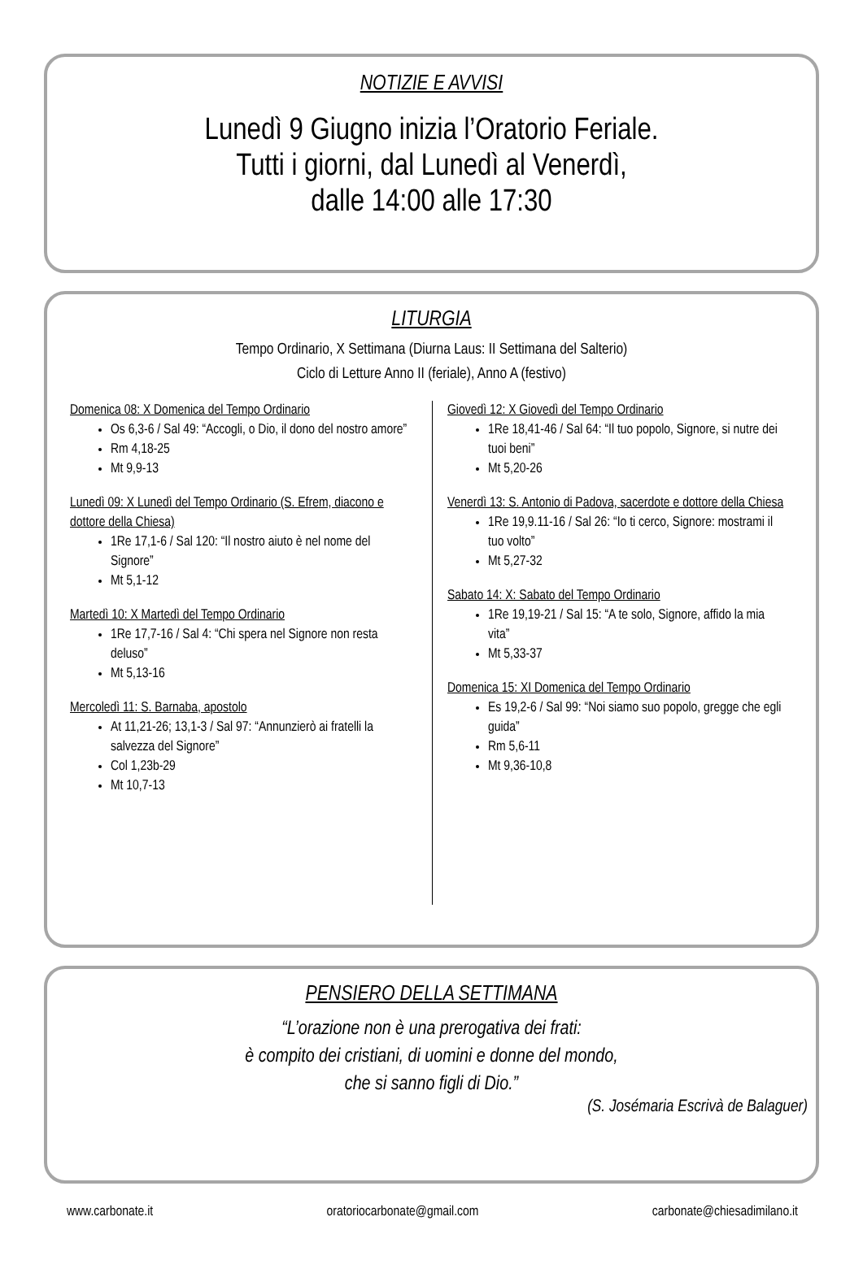NOTIZIE E AVVISI
Lunedì 9 Giugno inizia l’Oratorio Feriale.
Tutti i giorni, dal Lunedì al Venerdì,
dalle 14:00 alle 17:30
LITURGIA
Tempo Ordinario, X Settimana (Diurna Laus: II Settimana del Salterio)
Ciclo di Letture Anno II (feriale), Anno A (festivo)
Domenica 08: X Domenica del Tempo Ordinario
Os 6,3-6 / Sal 49: “Accogli, o Dio, il dono del nostro amore”
Rm 4,18-25
Mt 9,9-13
Lunedì 09: X Lunedì del Tempo Ordinario (S. Efrem, diacono e dottore della Chiesa)
1Re 17,1-6 / Sal 120: “Il nostro aiuto è nel nome del Signore”
Mt 5,1-12
Martedì 10: X Martedì del Tempo Ordinario
1Re 17,7-16 / Sal 4: “Chi spera nel Signore non resta deluso”
Mt 5,13-16
Mercoledì 11: S. Barnaba, apostolo
At 11,21-26; 13,1-3 / Sal 97: “Annunzierò ai fratelli la salvezza del Signore”
Col 1,23b-29
Mt 10,7-13
Giovedì 12: X Giovedì del Tempo Ordinario
1Re 18,41-46 / Sal 64: “Il tuo popolo, Signore, si nutre dei tuoi beni”
Mt 5,20-26
Venerdì 13: S. Antonio di Padova, sacerdote e dottore della Chiesa
1Re 19,9.11-16 / Sal 26: “Io ti cerco, Signore: mostrami il tuo volto”
Mt 5,27-32
Sabato 14: X: Sabato del Tempo Ordinario
1Re 19,19-21 / Sal 15: “A te solo, Signore, affido la mia vita”
Mt 5,33-37
Domenica 15: XI Domenica del Tempo Ordinario
Es 19,2-6 / Sal 99: “Noi siamo suo popolo, gregge che egli guida”
Rm 5,6-11
Mt 9,36-10,8
PENSIERO DELLA SETTIMANA
“L’orazione non è una prerogativa dei frati:
è compito dei cristiani, di uomini e donne del mondo,
che si sanno figli di Dio.”
(S. Josémaria Escrivà de Balaguer)
www.carbonate.it oratoriocarbonate@gmail.com carbonate@chiesadimilano.it